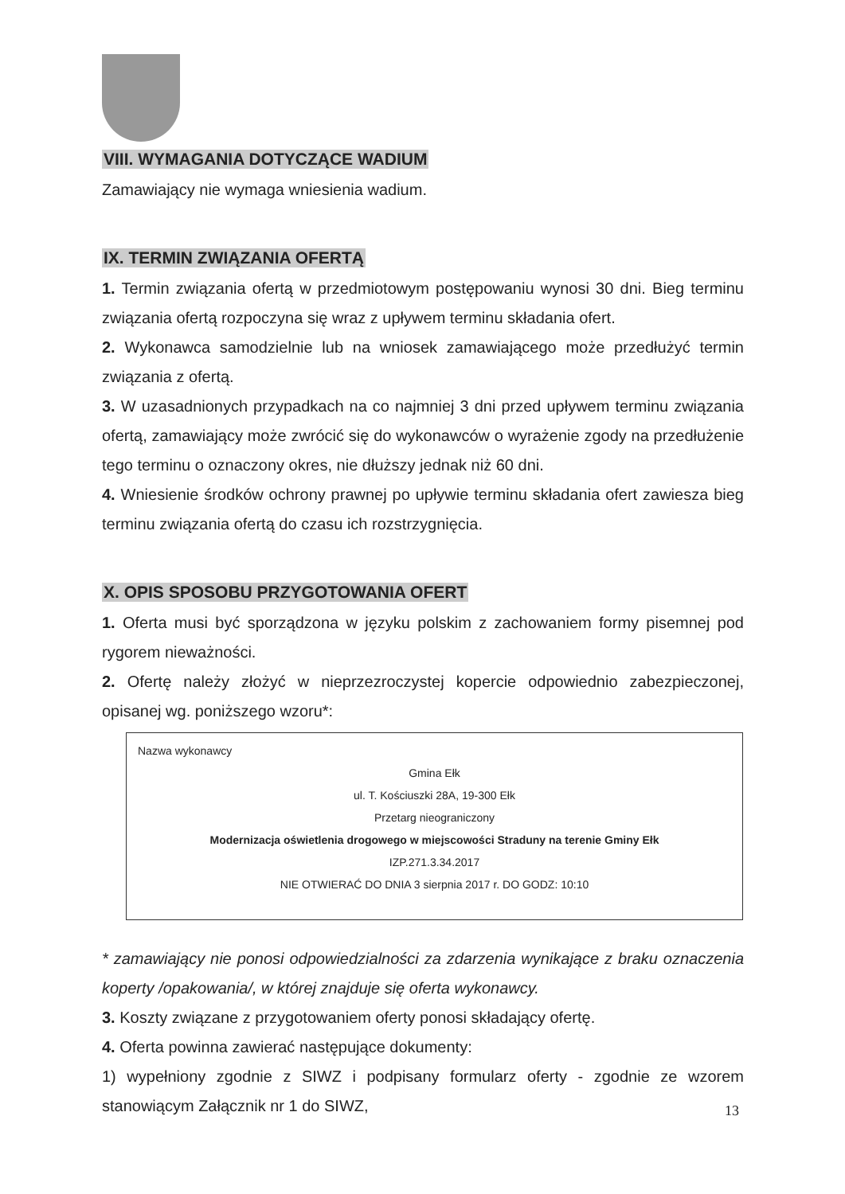VIII. WYMAGANIA DOTYCZĄCE WADIUM
Zamawiający nie wymaga wniesienia wadium.
IX. TERMIN ZWIĄZANIA OFERTĄ
1. Termin związania ofertą w przedmiotowym postępowaniu wynosi 30 dni. Bieg terminu związania ofertą rozpoczyna się wraz z upływem terminu składania ofert.
2. Wykonawca samodzielnie lub na wniosek zamawiającego może przedłużyć termin związania z ofertą.
3. W uzasadnionych przypadkach na co najmniej 3 dni przed upływem terminu związania ofertą, zamawiający może zwrócić się do wykonawców o wyrażenie zgody na przedłużenie tego terminu o oznaczony okres, nie dłuższy jednak niż 60 dni.
4. Wniesienie środków ochrony prawnej po upływie terminu składania ofert zawiesza bieg terminu związania ofertą do czasu ich rozstrzygnięcia.
X. OPIS SPOSOBU PRZYGOTOWANIA OFERT
1. Oferta musi być sporządzona w języku polskim z zachowaniem formy pisemnej pod rygorem nieważności.
2. Ofertę należy złożyć w nieprzezroczystej kopercie odpowiednio zabezpieczonej, opisanej wg. poniższego wzoru*:
Nazwa wykonawcy
Gmina Ełk
ul. T. Kościuszki 28A, 19-300 Ełk
Przetarg nieograniczony
Modernizacja oświetlenia drogowego w miejscowości Straduny na terenie Gminy Ełk
IZP.271.3.34.2017
NIE OTWIERAĆ DO DNIA 3 sierpnia 2017 r. DO GODZ: 10:10
* zamawiający nie ponosi odpowiedzialności za zdarzenia wynikające z braku oznaczenia koperty /opakowania/, w której znajduje się oferta wykonawcy.
3. Koszty związane z przygotowaniem oferty ponosi składający ofertę.
4. Oferta powinna zawierać następujące dokumenty:
1) wypełniony zgodnie z SIWZ i podpisany formularz oferty - zgodnie ze wzorem stanowiącym Załącznik nr 1 do SIWZ,
13